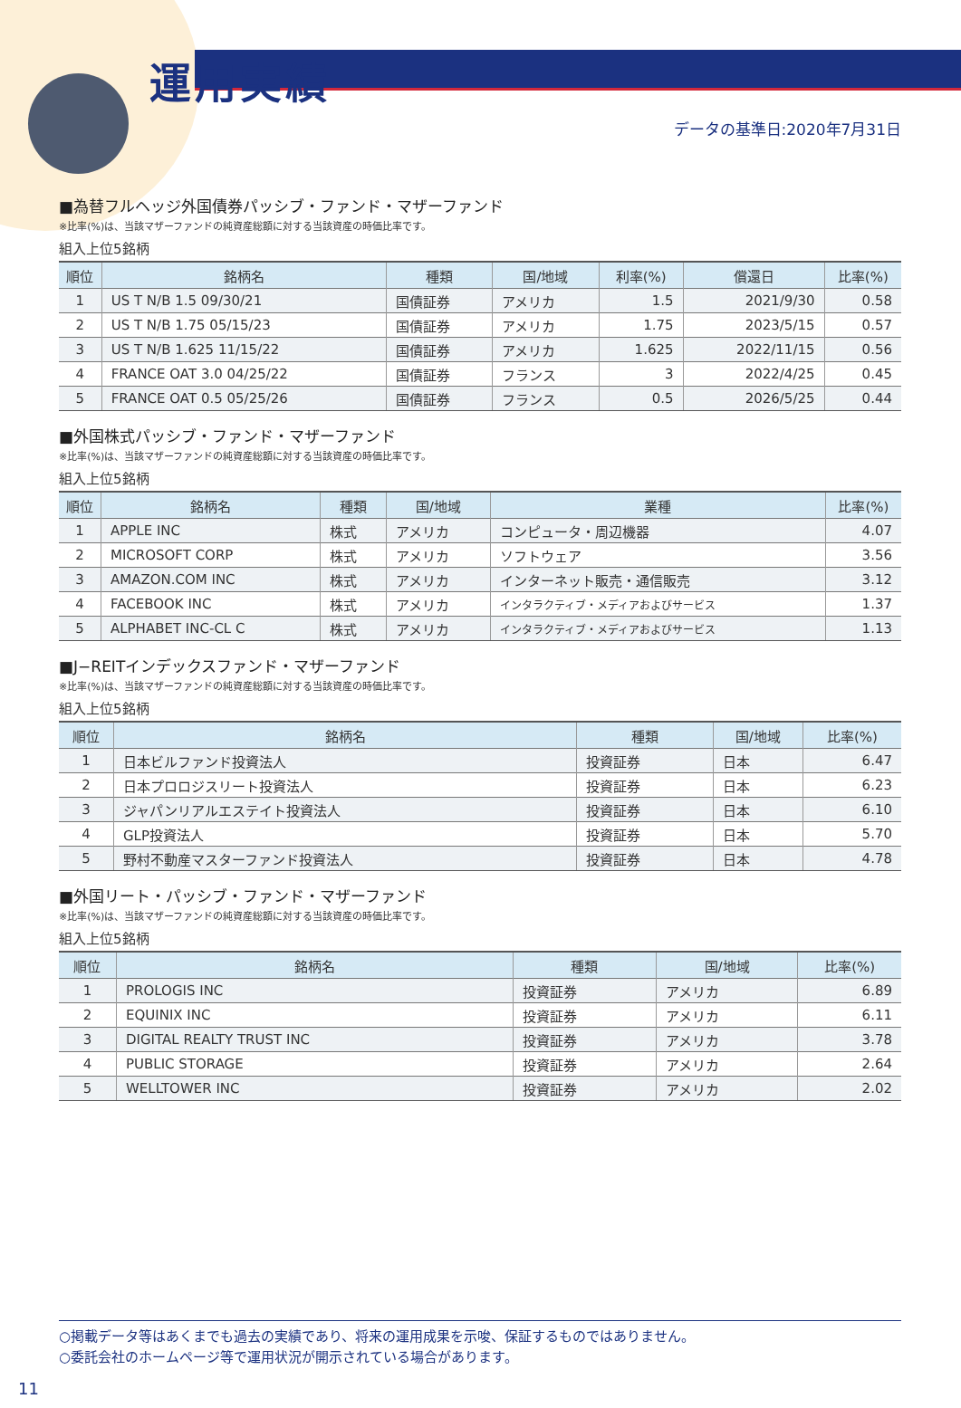運用実績
データの基準日:2020年7月31日
■為替フルヘッジ外国債券パッシブ・ファンド・マザーファンド
※比率(%)は、当該マザーファンドの純資産総額に対する当該資産の時価比率です。
組入上位5銘柄
| 順位 | 銘柄名 | 種類 | 国/地域 | 利率(%) | 償還日 | 比率(%) |
| --- | --- | --- | --- | --- | --- | --- |
| 1 | US T N/B 1.5 09/30/21 | 国債証券 | アメリカ | 1.5 | 2021/9/30 | 0.58 |
| 2 | US T N/B 1.75 05/15/23 | 国債証券 | アメリカ | 1.75 | 2023/5/15 | 0.57 |
| 3 | US T N/B 1.625 11/15/22 | 国債証券 | アメリカ | 1.625 | 2022/11/15 | 0.56 |
| 4 | FRANCE OAT 3.0 04/25/22 | 国債証券 | フランス | 3 | 2022/4/25 | 0.45 |
| 5 | FRANCE OAT 0.5 05/25/26 | 国債証券 | フランス | 0.5 | 2026/5/25 | 0.44 |
■外国株式パッシブ・ファンド・マザーファンド
※比率(%)は、当該マザーファンドの純資産総額に対する当該資産の時価比率です。
組入上位5銘柄
| 順位 | 銘柄名 | 種類 | 国/地域 | 業種 | 比率(%) |
| --- | --- | --- | --- | --- | --- |
| 1 | APPLE INC | 株式 | アメリカ | コンピュータ・周辺機器 | 4.07 |
| 2 | MICROSOFT CORP | 株式 | アメリカ | ソフトウェア | 3.56 |
| 3 | AMAZON.COM INC | 株式 | アメリカ | インターネット販売・通信販売 | 3.12 |
| 4 | FACEBOOK INC | 株式 | アメリカ | インタラクティブ・メディアおよびサービス | 1.37 |
| 5 | ALPHABET INC-CL C | 株式 | アメリカ | インタラクティブ・メディアおよびサービス | 1.13 |
■J−REITインデックスファンド・マザーファンド
※比率(%)は、当該マザーファンドの純資産総額に対する当該資産の時価比率です。
組入上位5銘柄
| 順位 | 銘柄名 | 種類 | 国/地域 | 比率(%) |
| --- | --- | --- | --- | --- |
| 1 | 日本ビルファンド投資法人 | 投資証券 | 日本 | 6.47 |
| 2 | 日本プロロジスリート投資法人 | 投資証券 | 日本 | 6.23 |
| 3 | ジャパンリアルエステイト投資法人 | 投資証券 | 日本 | 6.10 |
| 4 | GLP投資法人 | 投資証券 | 日本 | 5.70 |
| 5 | 野村不動産マスターファンド投資法人 | 投資証券 | 日本 | 4.78 |
■外国リート・パッシブ・ファンド・マザーファンド
※比率(%)は、当該マザーファンドの純資産総額に対する当該資産の時価比率です。
組入上位5銘柄
| 順位 | 銘柄名 | 種類 | 国/地域 | 比率(%) |
| --- | --- | --- | --- | --- |
| 1 | PROLOGIS INC | 投資証券 | アメリカ | 6.89 |
| 2 | EQUINIX INC | 投資証券 | アメリカ | 6.11 |
| 3 | DIGITAL REALTY TRUST INC | 投資証券 | アメリカ | 3.78 |
| 4 | PUBLIC STORAGE | 投資証券 | アメリカ | 2.64 |
| 5 | WELLTOWER INC | 投資証券 | アメリカ | 2.02 |
○掲載データ等はあくまでも過去の実績であり、将来の運用成果を示唆、保証するものではありません。
○委託会社のホームページ等で運用状況が開示されている場合があります。
11